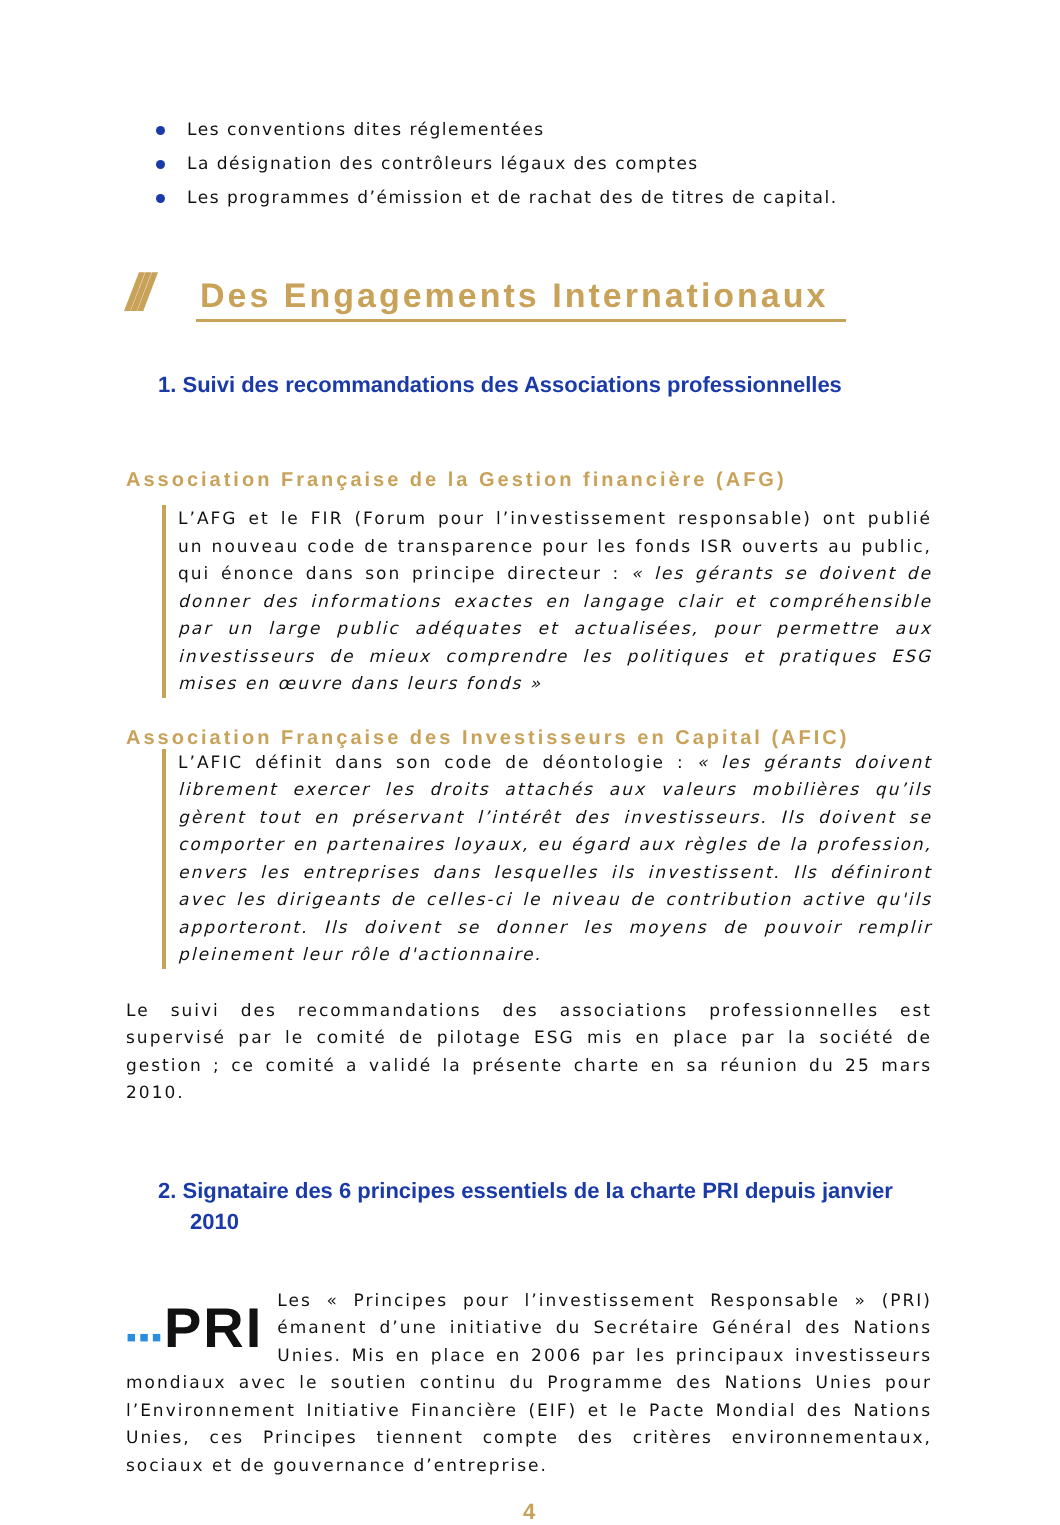Les conventions dites réglementées
La désignation des contrôleurs légaux des comptes
Les programmes d’émission et de rachat des de titres de capital.
///
Des Engagements Internationaux
1. Suivi des recommandations des Associations professionnelles
Association Française de la Gestion financière (AFG)
L’AFG et le FIR (Forum pour l’investissement responsable) ont publié un nouveau code de transparence pour les fonds ISR ouverts au public, qui énonce dans son principe directeur : « les gérants se doivent de donner des informations exactes en langage clair et compréhensible par un large public adéquates et actualisées, pour permettre aux investisseurs de mieux comprendre les politiques et pratiques ESG mises en œuvre dans leurs fonds »
Association Française des Investisseurs en Capital (AFIC)
L’AFIC définit dans son code de déontologie : « les gérants doivent librement exercer les droits attachés aux valeurs mobilières qu’ils gèrent tout en préservant l’intérêt des investisseurs. Ils doivent se comporter en partenaires loyaux, eu égard aux règles de la profession, envers les entreprises dans lesquelles ils investissent. Ils définiront avec les dirigeants de celles-ci le niveau de contribution active qu'ils apporteront. Ils doivent se donner les moyens de pouvoir remplir pleinement leur rôle d'actionnaire.
Le suivi des recommandations des associations professionnelles est supervisé par le comité de pilotage ESG mis en place par la société de gestion ; ce comité a validé la présente charte en sa réunion du 25 mars 2010.
2. Signataire des 6 principes essentiels de la charte PRI depuis janvier 2010
▪▪▪PRI Les « Principes pour l’investissement Responsable » (PRI) émanent d’une initiative du Secrétaire Général des Nations Unies. Mis en place en 2006 par les principaux investisseurs mondiaux avec le soutien continu du Programme des Nations Unies pour l’Environnement Initiative Financière (EIF) et le Pacte Mondial des Nations Unies, ces Principes tiennent compte des critères environnementaux, sociaux et de gouvernance d’entreprise.
4